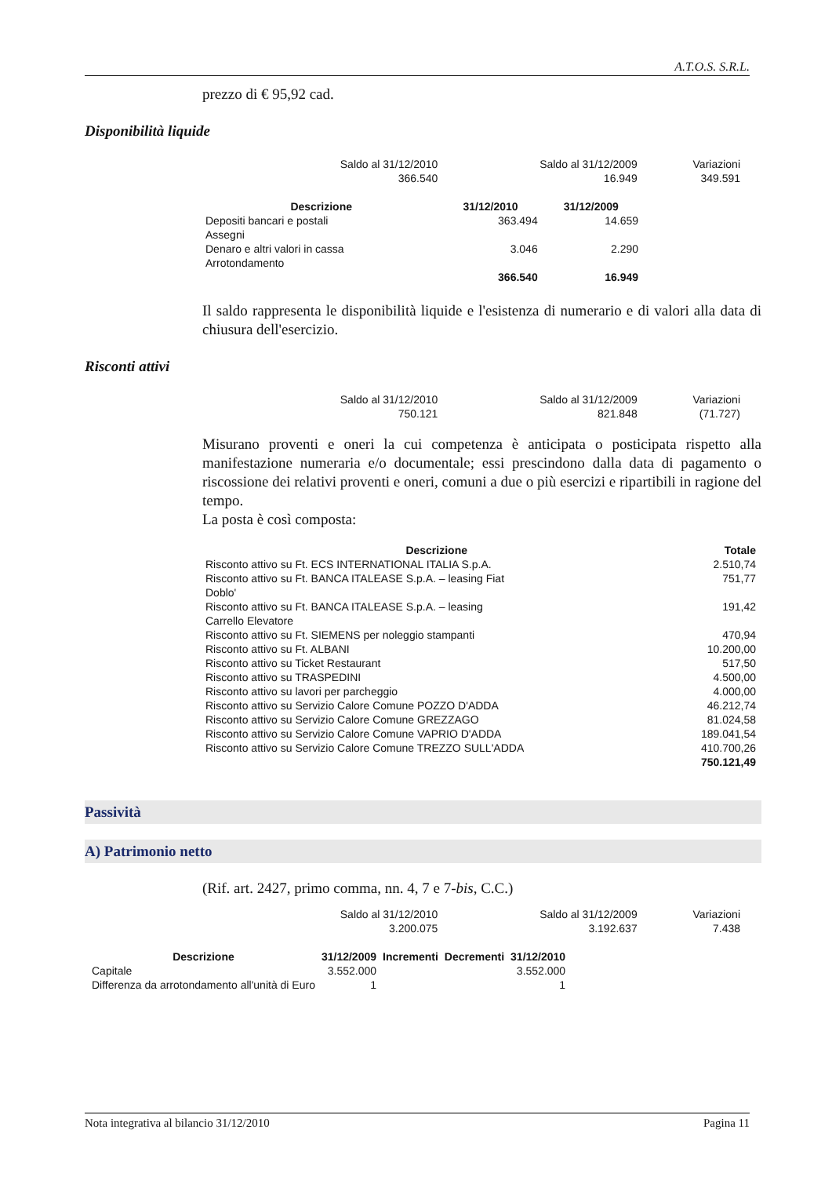A.T.O.S. S.R.L.
prezzo di € 95,92 cad.
Disponibilità liquide
| Saldo al 31/12/2010 366.540 | Saldo al 31/12/2009 16.949 | Variazioni 349.591 |
| Descrizione | 31/12/2010 | 31/12/2009 |
| --- | --- | --- |
| Depositi bancari e postali | 363.494 | 14.659 |
| Assegni | | |
| Denaro e altri valori in cassa | 3.046 | 2.290 |
| Arrotondamento | | |
| | 366.540 | 16.949 |
Il saldo rappresenta le disponibilità liquide e l'esistenza di numerario e di valori alla data di chiusura dell'esercizio.
Risconti attivi
| Saldo al 31/12/2010 750.121 | Saldo al 31/12/2009 821.848 | Variazioni (71.727) |
Misurano proventi e oneri la cui competenza è anticipata o posticipata rispetto alla manifestazione numeraria e/o documentale; essi prescindono dalla data di pagamento o riscossione dei relativi proventi e oneri, comuni a due o più esercizi e ripartibili in ragione del tempo.
La posta è così composta:
| Descrizione | Totale |
| --- | --- |
| Risconto attivo su Ft. ECS INTERNATIONAL ITALIA S.p.A. | 2.510,74 |
| Risconto attivo su Ft. BANCA ITALEASE S.p.A. – leasing Fiat Doblo' | 751,77 |
| Risconto attivo su Ft. BANCA ITALEASE S.p.A. – leasing Carrello Elevatore | 191,42 |
| Risconto attivo su Ft. SIEMENS per noleggio stampanti | 470,94 |
| Risconto attivo su Ft. ALBANI | 10.200,00 |
| Risconto attivo su Ticket Restaurant | 517,50 |
| Risconto attivo su TRASPEDINI | 4.500,00 |
| Risconto attivo su lavori per parcheggio | 4.000,00 |
| Risconto attivo su Servizio Calore Comune POZZO D'ADDA | 46.212,74 |
| Risconto attivo su Servizio Calore Comune GREZZAGO | 81.024,58 |
| Risconto attivo su Servizio Calore Comune VAPRIO D'ADDA | 189.041,54 |
| Risconto attivo su Servizio Calore Comune TREZZO SULL'ADDA | 410.700,26 |
| | 750.121,49 |
Passività
A) Patrimonio netto
(Rif. art. 2427, primo comma, nn. 4, 7 e 7-bis, C.C.)
| Saldo al 31/12/2010 3.200.075 | Saldo al 31/12/2009 3.192.637 | Variazioni 7.438 |
| Descrizione | 31/12/2009 | Incrementi | Decrementi | 31/12/2010 |
| --- | --- | --- | --- | --- |
| Capitale | 3.552.000 | | | 3.552.000 |
| Differenza da arrotondamento all'unità di Euro | 1 | | | 1 |
Nota integrativa al bilancio 31/12/2010 Pagina 11